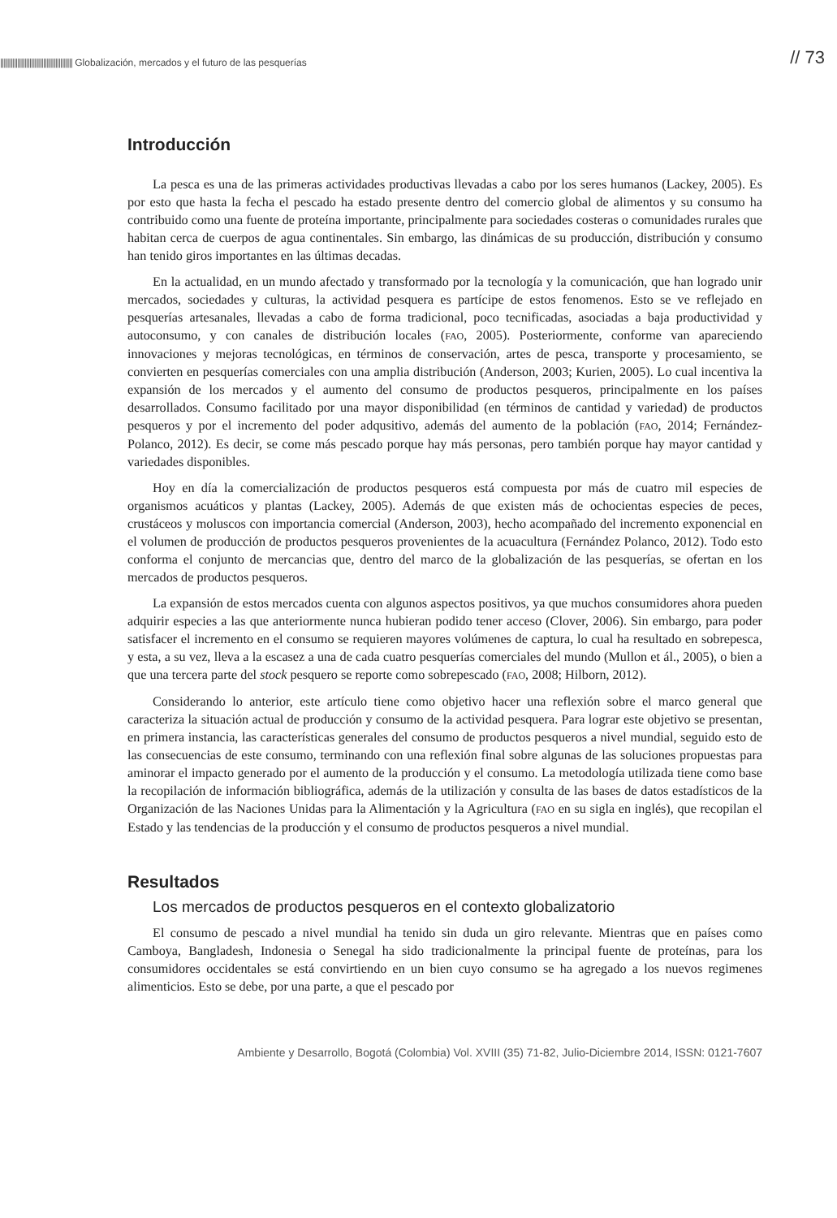|||||||||||||||||||||||||||||||||||||||||| Globalización, mercados y el futuro de las pesquerías
// 73
Introducción
La pesca es una de las primeras actividades productivas llevadas a cabo por los seres humanos (Lackey, 2005). Es por esto que hasta la fecha el pescado ha estado presente dentro del comercio global de alimentos y su consumo ha contribuido como una fuente de proteína importante, principalmente para sociedades costeras o comunidades rurales que habitan cerca de cuerpos de agua continentales. Sin embargo, las dinámicas de su producción, distribución y consumo han tenido giros importantes en las últimas decadas.
En la actualidad, en un mundo afectado y transformado por la tecnología y la comunicación, que han logrado unir mercados, sociedades y culturas, la actividad pesquera es partícipe de estos fenomenos. Esto se ve reflejado en pesquerías artesanales, llevadas a cabo de forma tradicional, poco tecnificadas, asociadas a baja productividad y autoconsumo, y con canales de distribución locales (FAO, 2005). Posteriormente, conforme van apareciendo innovaciones y mejoras tecnológicas, en términos de conservación, artes de pesca, transporte y procesamiento, se convierten en pesquerías comerciales con una amplia distribución (Anderson, 2003; Kurien, 2005). Lo cual incentiva la expansión de los mercados y el aumento del consumo de productos pesqueros, principalmente en los países desarrollados. Consumo facilitado por una mayor disponibilidad (en términos de cantidad y variedad) de productos pesqueros y por el incremento del poder adqusitivo, además del aumento de la población (FAO, 2014; Fernández-Polanco, 2012). Es decir, se come más pescado porque hay más personas, pero también porque hay mayor cantidad y variedades disponibles.
Hoy en día la comercialización de productos pesqueros está compuesta por más de cuatro mil especies de organismos acuáticos y plantas (Lackey, 2005). Además de que existen más de ochocientas especies de peces, crustáceos y moluscos con importancia comercial (Anderson, 2003), hecho acompañado del incremento exponencial en el volumen de producción de productos pesqueros provenientes de la acuacultura (Fernández Polanco, 2012). Todo esto conforma el conjunto de mercancias que, dentro del marco de la globalización de las pesquerías, se ofertan en los mercados de productos pesqueros.
La expansión de estos mercados cuenta con algunos aspectos positivos, ya que muchos consumidores ahora pueden adquirir especies a las que anteriormente nunca hubieran podido tener acceso (Clover, 2006). Sin embargo, para poder satisfacer el incremento en el consumo se requieren mayores volúmenes de captura, lo cual ha resultado en sobrepesca, y esta, a su vez, lleva a la escasez a una de cada cuatro pesquerías comerciales del mundo (Mullon et ál., 2005), o bien a que una tercera parte del stock pesquero se reporte como sobrepescado (FAO, 2008; Hilborn, 2012).
Considerando lo anterior, este artículo tiene como objetivo hacer una reflexión sobre el marco general que caracteriza la situación actual de producción y consumo de la actividad pesquera. Para lograr este objetivo se presentan, en primera instancia, las características generales del consumo de productos pesqueros a nivel mundial, seguido esto de las consecuencias de este consumo, terminando con una reflexión final sobre algunas de las soluciones propuestas para aminorar el impacto generado por el aumento de la producción y el consumo. La metodología utilizada tiene como base la recopilación de información bibliográfica, además de la utilización y consulta de las bases de datos estadísticos de la Organización de las Naciones Unidas para la Alimentación y la Agricultura (FAO en su sigla en inglés), que recopilan el Estado y las tendencias de la producción y el consumo de productos pesqueros a nivel mundial.
Resultados
Los mercados de productos pesqueros en el contexto globalizatorio
El consumo de pescado a nivel mundial ha tenido sin duda un giro relevante. Mientras que en países como Camboya, Bangladesh, Indonesia o Senegal ha sido tradicionalmente la principal fuente de proteínas, para los consumidores occidentales se está convirtiendo en un bien cuyo consumo se ha agregado a los nuevos regimenes alimenticios. Esto se debe, por una parte, a que el pescado por
Ambiente y Desarrollo, Bogotá (Colombia) Vol. XVIII (35) 71-82, Julio-Diciembre 2014, ISSN: 0121-7607